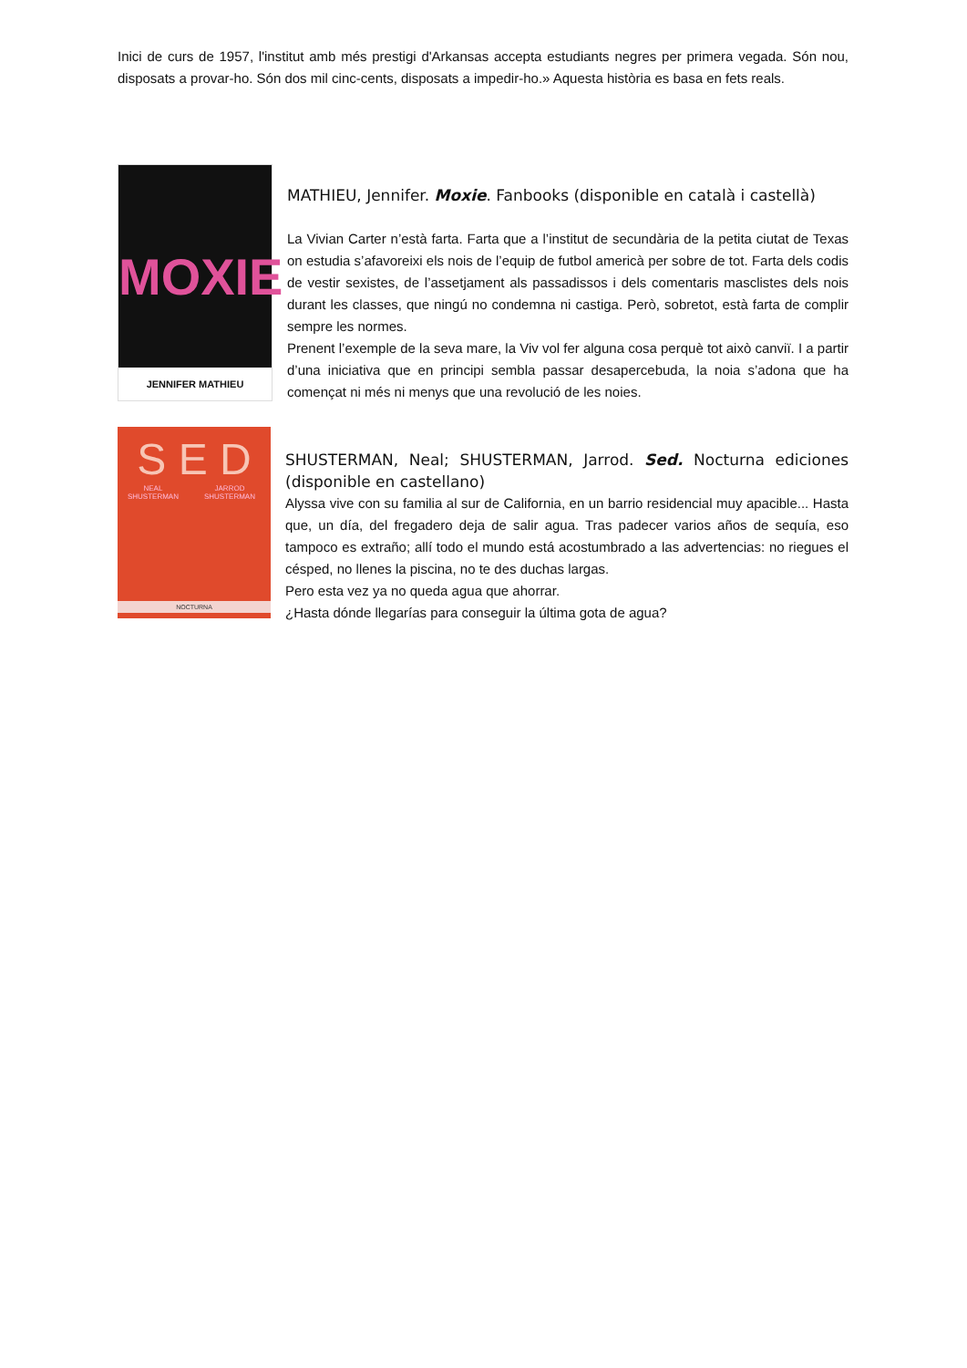Inici de curs de 1957, l'institut amb més prestigi d'Arkansas accepta estudiants negres per primera vegada. Són nou, disposats a provar-ho. Són dos mil cinc-cents, disposats a impedir-ho.» Aquesta història es basa en fets reals.
MOXIE
JENNIFER MATHIEU
MATHIEU, Jennifer. Moxie. Fanbooks (disponible en català i castellà)
La Vivian Carter n’està farta. Farta que a l’institut de secundària de la petita ciutat de Texas on estudia s’afavoreixi els nois de l’equip de futbol americà per sobre de tot. Farta dels codis de vestir sexistes, de l’assetjament als passadissos i dels comentaris masclistes dels nois durant les classes, que ningú no condemna ni castiga. Però, sobretot, està farta de complir sempre les normes.
Prenent l’exemple de la seva mare, la Viv vol fer alguna cosa perquè tot això canviï. I a partir d’una iniciativa que en principi sembla passar desapercebuda, la noia s’adona que ha començat ni més ni menys que una revolució de les noies.
S E D
NEAL SHUSTERMAN JARROD SHUSTERMAN
NOCTURNA
SHUSTERMAN, Neal; SHUSTERMAN, Jarrod. Sed. Nocturna ediciones (disponible en castellano)
Alyssa vive con su familia al sur de California, en un barrio residencial muy apacible... Hasta que, un día, del fregadero deja de salir agua. Tras padecer varios años de sequía, eso tampoco es extraño; allí todo el mundo está acostumbrado a las advertencias: no riegues el césped, no llenes la piscina, no te des duchas largas.
Pero esta vez ya no queda agua que ahorrar.
¿Hasta dónde llegarías para conseguir la última gota de agua?